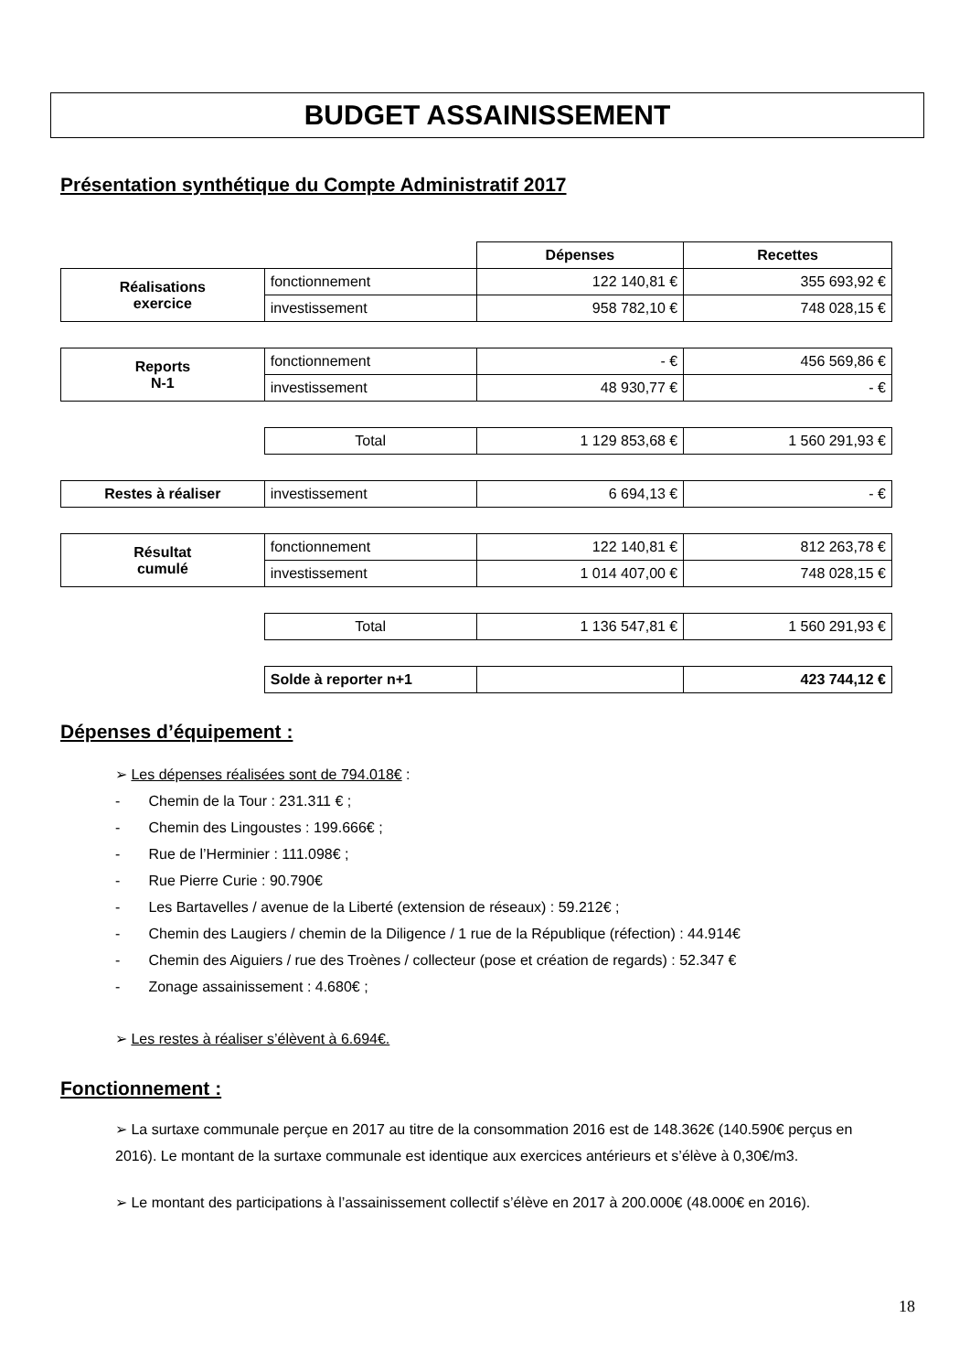BUDGET ASSAINISSEMENT
Présentation synthétique du Compte Administratif 2017
| | | Dépenses | Recettes |
| Réalisations exercice | fonctionnement | 122 140,81 € | 355 693,92 € |
| | investissement | 958 782,10 € | 748 028,15 € |
| Reports N-1 | fonctionnement | - € | 456 569,86 € |
| | investissement | 48 930,77 € | - € |
| | Total | 1 129 853,68 € | 1 560 291,93 € |
| Restes à réaliser | investissement | 6 694,13 € | - € |
| Résultat cumulé | fonctionnement | 122 140,81 € | 812 263,78 € |
| | investissement | 1 014 407,00 € | 748 028,15 € |
| | Total | 1 136 547,81 € | 1 560 291,93 € |
| | Solde à reporter n+1 | | 423 744,12 € |
Dépenses d’équipement :
➢ Les dépenses réalisées sont de 794.018€ :
- Chemin de la Tour : 231.311 € ;
- Chemin des Lingoustes : 199.666€ ;
- Rue de l’Herminier : 111.098€ ;
- Rue Pierre Curie : 90.790€
- Les Bartavelles / avenue de la Liberté (extension de réseaux) : 59.212€ ;
- Chemin des Laugiers / chemin de la Diligence / 1 rue de la République (réfection) : 44.914€
- Chemin des Aiguiers / rue des Troènes / collecteur (pose et création de regards) : 52.347 €
- Zonage assainissement : 4.680€ ;
➢ Les restes à réaliser s’élèvent à 6.694€.
Fonctionnement :
➢ La surtaxe communale perçue en 2017 au titre de la consommation 2016 est de 148.362€ (140.590€ perçus en 2016). Le montant de la surtaxe communale est identique aux exercices antérieurs et s’élève à 0,30€/m3.
➢ Le montant des participations à l’assainissement collectif s’élève en 2017 à 200.000€ (48.000€ en 2016).
18